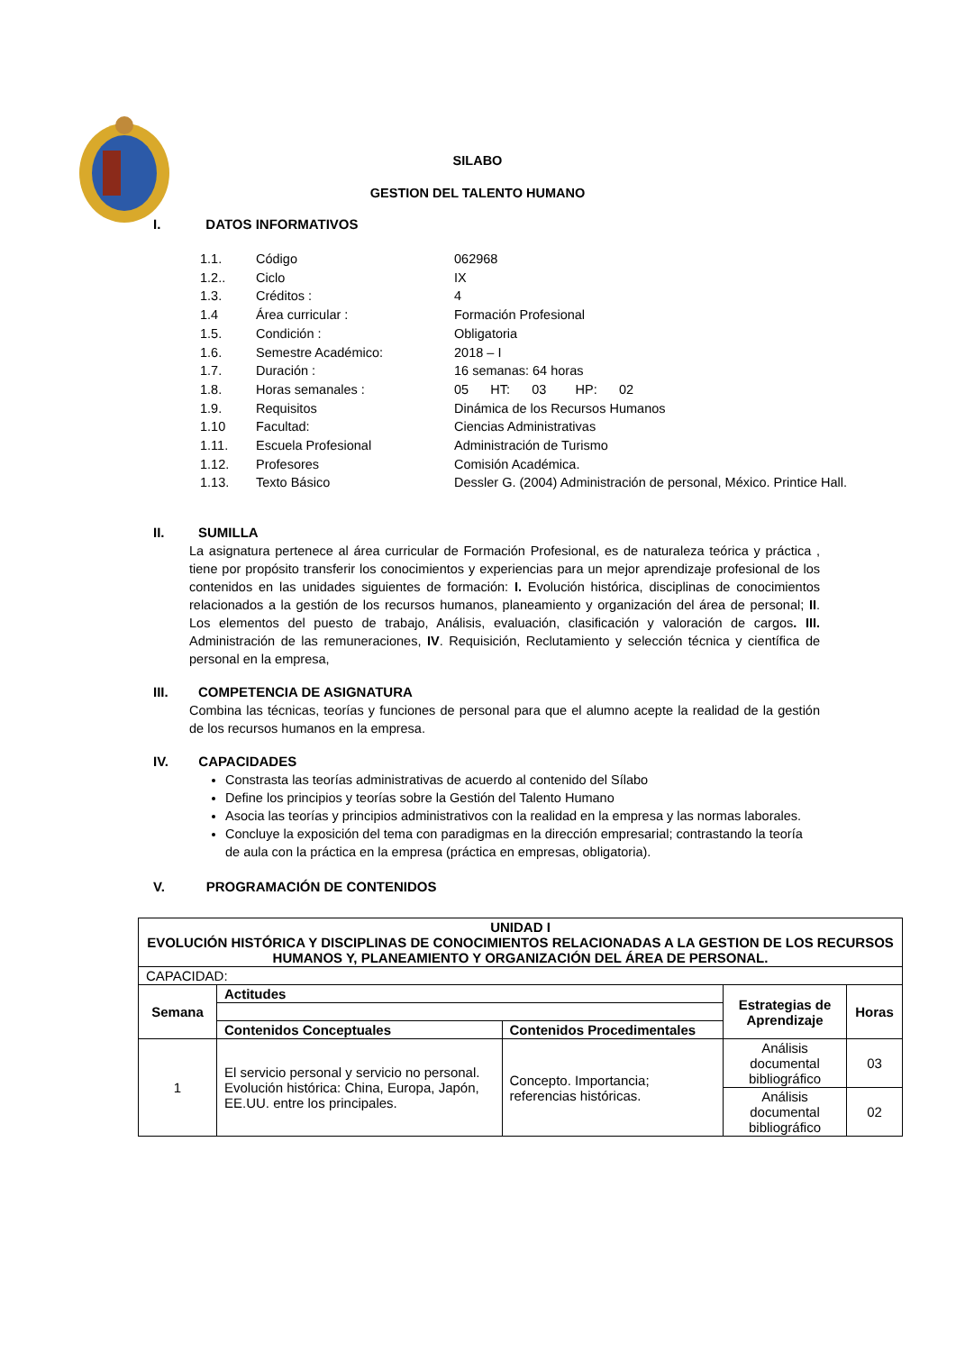SILABO
GESTION DEL TALENTO HUMANO
I. DATOS INFORMATIVOS
| 1.1. | Código | 062968 |
| 1.2.. | Ciclo | IX |
| 1.3. | Créditos : | 4 |
| 1.4 | Área curricular : | Formación Profesional |
| 1.5. | Condición : | Obligatoria |
| 1.6. | Semestre Académico: | 2018 – I |
| 1.7. | Duración : | 16 semanas: 64 horas |
| 1.8. | Horas semanales : | 05 HT: 03 HP: 02 |
| 1.9. | Requisitos | Dinámica de los Recursos Humanos |
| 1.10 | Facultad: | Ciencias Administrativas |
| 1.11. | Escuela Profesional | Administración de Turismo |
| 1.12. | Profesores | Comisión Académica. |
| 1.13. | Texto Básico | Dessler G. (2004) Administración de personal, México. Printice Hall. |
II. SUMILLA
La asignatura pertenece al área curricular de Formación Profesional, es de naturaleza teórica y práctica , tiene por propósito transferir los conocimientos y experiencias para un mejor aprendizaje profesional de los contenidos en las unidades siguientes de formación: I. Evolución histórica, disciplinas de conocimientos relacionados a la gestión de los recursos humanos, planeamiento y organización del área de personal; II. Los elementos del puesto de trabajo, Análisis, evaluación, clasificación y valoración de cargos. III. Administración de las remuneraciones, IV. Requisición, Reclutamiento y selección técnica y científica de personal en la empresa,
III. COMPETENCIA DE ASIGNATURA
Combina las técnicas, teorías y funciones de personal para que el alumno acepte la realidad de la gestión de los recursos humanos en la empresa.
IV. CAPACIDADES
Constrasta las teorías administrativas de acuerdo al contenido del Sílabo
Define los principios y teorías sobre la Gestión del Talento Humano
Asocia las teorías y principios administrativos con la realidad en la empresa y las normas laborales.
Concluye la exposición del tema con paradigmas en la dirección empresarial; contrastando la teoría de aula con la práctica en la empresa (práctica en empresas, obligatoria).
V. PROGRAMACIÓN DE CONTENIDOS
| UNIDAD I EVOLUCIÓN HISTÓRICA Y DISCIPLINAS DE CONOCIMIENTOS RELACIONADAS A LA GESTION DE LOS RECURSOS HUMANOS Y, PLANEAMIENTO Y ORGANIZACIÓN DEL ÁREA DE PERSONAL. | | | | |
| --- | --- | --- | --- | --- |
| CAPACIDAD: | | | | |
| Semana | Actitudes | | Estrategias de Aprendizaje | Horas |
| | Contenidos Conceptuales | Contenidos Procedimentales | | |
| 1 | El servicio personal y servicio no personal. Evolución histórica: China, Europa, Japón, EE.UU. entre los principales. | Concepto. Importancia; referencias históricas. | Análisis documental bibliográfico | 03 |
| | | | Análisis documental bibliográfico | 02 |